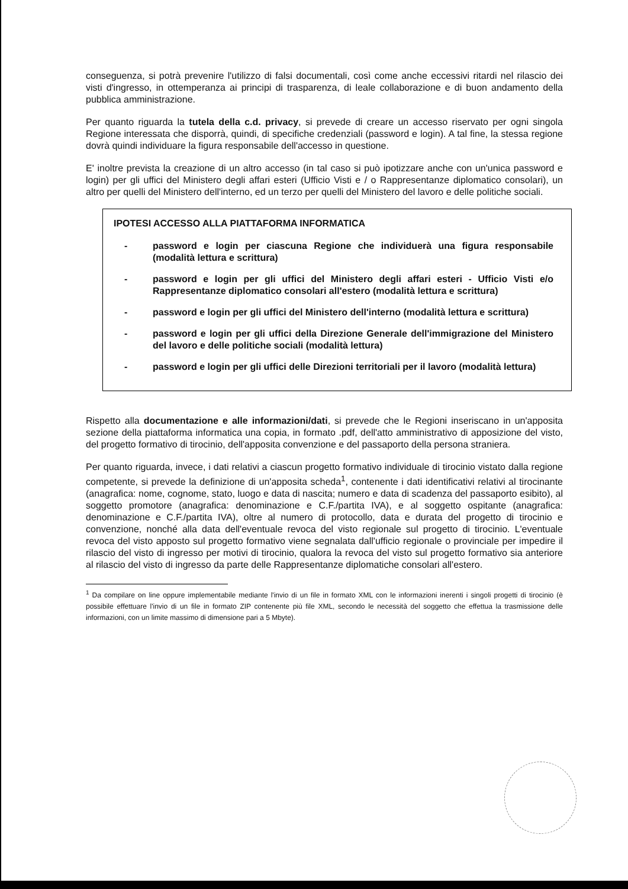conseguenza, si potrà prevenire l'utilizzo di falsi documentali, così come anche eccessivi ritardi nel rilascio dei visti d'ingresso, in ottemperanza ai principi di trasparenza, di leale collaborazione e di buon andamento della pubblica amministrazione.
Per quanto riguarda la tutela della c.d. privacy, si prevede di creare un accesso riservato per ogni singola Regione interessata che disporrà, quindi, di specifiche credenziali (password e login). A tal fine, la stessa regione dovrà quindi individuare la figura responsabile dell'accesso in questione.
E' inoltre prevista la creazione di un altro accesso (in tal caso si può ipotizzare anche con un'unica password e login) per gli uffici del Ministero degli affari esteri (Ufficio Visti e / o Rappresentanze diplomatico consolari), un altro per quelli del Ministero dell'interno, ed un terzo per quelli del Ministero del lavoro e delle politiche sociali.
IPOTESI ACCESSO ALLA PIATTAFORMA INFORMATICA
- password e login per ciascuna Regione che individuerà una figura responsabile (modalità lettura e scrittura)
- password e login per gli uffici del Ministero degli affari esteri - Ufficio Visti e/o Rappresentanze diplomatico consolari all'estero (modalità lettura e scrittura)
- password e login per gli uffici del Ministero dell'interno (modalità lettura e scrittura)
- password e login per gli uffici della Direzione Generale dell'immigrazione del Ministero del lavoro e delle politiche sociali (modalità lettura)
- password e login per gli uffici delle Direzioni territoriali per il lavoro (modalità lettura)
Rispetto alla documentazione e alle informazioni/dati, si prevede che le Regioni inseriscano in un'apposita sezione della piattaforma informatica una copia, in formato .pdf, dell'atto amministrativo di apposizione del visto, del progetto formativo di tirocinio, dell'apposita convenzione e del passaporto della persona straniera.
Per quanto riguarda, invece, i dati relativi a ciascun progetto formativo individuale di tirocinio vistato dalla regione competente, si prevede la definizione di un'apposita scheda<sup>1</sup>, contenente i dati identificativi relativi al tirocinante (anagrafica: nome, cognome, stato, luogo e data di nascita; numero e data di scadenza del passaporto esibito), al soggetto promotore (anagrafica: denominazione e C.F./partita IVA), e al soggetto ospitante (anagrafica: denominazione e C.F./partita IVA), oltre al numero di protocollo, data e durata del progetto di tirocinio e convenzione, nonché alla data dell'eventuale revoca del visto regionale sul progetto di tirocinio. L'eventuale revoca del visto apposto sul progetto formativo viene segnalata dall'ufficio regionale o provinciale per impedire il rilascio del visto di ingresso per motivi di tirocinio, qualora la revoca del visto sul progetto formativo sia anteriore al rilascio del visto di ingresso da parte delle Rappresentanze diplomatiche consolari all'estero.
<sup>1</sup> Da compilare on line oppure implementabile mediante l'invio di un file in formato XML con le informazioni inerenti i singoli progetti di tirocinio (è possibile effettuare l'invio di un file in formato ZIP contenente più file XML, secondo le necessità del soggetto che effettua la trasmissione delle informazioni, con un limite massimo di dimensione pari a 5 Mbyte).